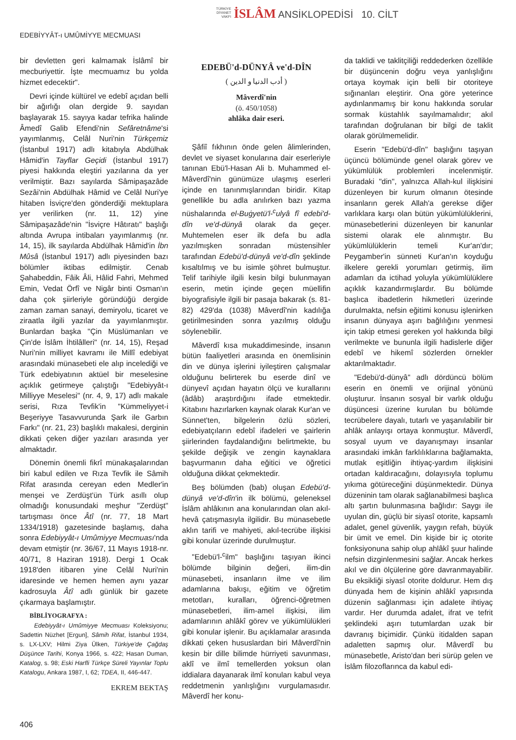TÜRKİYE
DİYANET
VAKFI İSLÂM ANSİKLOPEDİSİ 10. CİLT
EDEBİYYÂT-ı UMÛMİYYE MECMUASI
bir devletten geri kalmamak İslâmî bir mecburiyettir. İşte mecmuamız bu yolda hizmet edecektir".
Devri içinde kültürel ve edebî açıdan belli bir ağırlığı olan dergide 9. sayıdan başlayarak 15. sayıya kadar tefrika halinde Âmedî Galib Efendi'nin Sefâretnâme'si yayımlanmış, Celâl Nuri'nin Türkçemiz (İstanbul 1917) adlı kitabıyla Abdülhak Hâmid'in Tayflar Geçidi (İstanbul 1917) piyesi hakkında eleştiri yazılarına da yer verilmiştir. Bazı sayılarda Sâmipaşazâde Sezâi'nin Abdülhak Hâmid ve Celâl Nuri'ye hitaben İsviçre'den gönderdiği mektuplara yer verilirken (nr. 11, 12) yine Sâmipaşazâde'nin "İsviçre Hâtıratı" başlığı altında Avrupa intibaları yayımlanmış (nr. 14, 15), ilk sayılarda Abdülhak Hâmid'in İbn Mûsâ (İstanbul 1917) adlı piyesinden bazı bölümler iktibas edilmiştir. Cenab Şahabeddin, Fâik Âli, Hâlid Fahri, Mehmed Emin, Vedat Örfî ve Nigâr binti Osman'ın daha çok şiirleriyle göründüğü dergide zaman zaman sanayi, demiryolu, ticaret ve ziraatla ilgili yazılar da yayımlanmıştır. Bunlardan başka "Çin Müslümanları ve Çin'de İslâm İhtilâlleri" (nr. 14, 15), Reşad Nuri'nin milliyet kavramı ile Millî edebiyat arasındaki münasebeti ele alıp incelediği ve Türk edebiyatının aktüel bir meselesine açıklık getirmeye çalıştığı "Edebiyyât-ı Milliyye Meselesi" (nr. 4, 9, 17) adlı makale serisi, Rıza Tevfik'in "Kümmeliyyet-i Beşeriyye Tasavvurunda Şark ile Garbın Farkı" (nr. 21, 23) başlıklı makalesi, derginin dikkati çeken diğer yazıları arasında yer almaktadır.
Dönemin önemli fikrî münakaşalarından biri kabul edilen ve Rıza Tevfik ile Sâmih Rifat arasında cereyan eden Medler'in menşei ve Zerdüşt'ün Türk asıllı olup olmadığı konusundaki meşhur "Zerdüşt" tartışması önce Âtî (nr. 77, 18 Mart 1334/1918) gazetesinde başlamış, daha sonra Edebiyyât-ı Umûmiyye Mecmuası'nda devam etmiştir (nr. 36/67, 11 Mayıs 1918-nr. 40/71, 8 Haziran 1918). Dergi 1 Ocak 1918'den itibaren yine Celâl Nuri'nin idaresinde ve hemen hemen aynı yazar kadrosuyla Âtî adlı günlük bir gazete çıkarmaya başlamıştır.
BİBLİYOGRAFYA :
Edebiyyât-ı Umûmiyye Mecmuası Koleksiyonu; Sadettin Nüzhet [Ergun], Sâmih Rifat, İstanbul 1934, s. LX-LXV; Hilmi Ziya Ülken, Türkiye'de Çağdaş Düşünce Tarihi, Konya 1966, s. 422; Hasan Duman, Katalog, s. 98; Eski Harfli Türkçe Süreli Yayınlar Toplu Katalogu, Ankara 1987, I, 62; TDEA, II, 446-447.
EKREM BEKTAŞ
EDEBÜ'd-DÜNYÂ ve'd-DÎN
( أدب الدنيا و الدين )
Mâverdî'nin
(ö. 450/1058)
ahlâka dair eseri.
Şâfiî fıkhının önde gelen âlimlerinden, devlet ve siyaset konularına dair eserleriyle tanınan Ebü'l-Hasan Ali b. Muhammed el-Mâverdî'nin günümüze ulaşmış eserleri içinde en tanınmışlarından biridir. Kitap genellikle bu adla anılırken bazı yazma nüshalarında el-Buġyetü'l-<sup>c</sup>ulyâ fî edebi'd-dîn ve'd-dünyâ olarak da geçer. Muhtemelen eser ilk defa bu adla yazılmışken sonradan müstensihler tarafından Edebü'd-dünyâ ve'd-dîn şeklinde kısaltılmış ve bu isimle şöhret bulmuştur. Telif tarihiyle ilgili kesin bilgi bulunmayan eserin, metin içinde geçen müellifin biyografisiyle ilgili bir pasaja bakarak (s. 81-82) 429'da (1038) Mâverdî'nin kadılığa getirilmesinden sonra yazılmış olduğu söylenebilir.
Mâverdî kısa mukaddimesinde, insanın bütün faaliyetleri arasında en önemlisinin din ve dünya işlerini iyileştiren çalışmalar olduğunu belirterek bu eserde dinî ve dünyevî açıdan hayatın ölçü ve kurallarını (âdâb) araştırdığını ifade etmektedir. Kitabını hazırlarken kaynak olarak Kur'an ve Sünnet'ten, bilgelerin özlü sözleri, edebiyatçıların edebî ifadeleri ve şairlerin şiirlerinden faydalandığını belirtmekte, bu şekilde değişik ve zengin kaynaklara başvurmanın daha eğitici ve öğretici olduğuna dikkat çekmektedir.
Beş bölümden (bab) oluşan Edebü'd-dünyâ ve'd-dîn'in ilk bölümü, geleneksel İslâm ahlâkının ana konularından olan akıl-hevâ çatışmasıyla ilgilidir. Bu münasebetle aklın tarifi ve mahiyeti, akıl-tecrübe ilişkisi gibi konular üzerinde durulmuştur.
"Edebü'l-<sup>c</sup>ilm" başlığını taşıyan ikinci bölümde bilginin değeri, ilim-din münasebeti, insanların ilme ve ilim adamlarına bakışı, eğitim ve öğretim metotları, kuralları, öğrenci-öğretmen münasebetleri, ilim-amel ilişkisi, ilim adamlarının ahlâkî görev ve yükümlülükleri gibi konular işlenir. Bu açıklamalar arasında dikkati çeken hususlardan biri Mâverdî'nin kesin bir dille bilimde hürriyeti savunması, aklî ve ilmî temellerden yoksun olan iddialara dayanarak ilmî konuları kabul veya reddetmenin yanlışlığını vurgulamasıdır. Mâverdî her konu-
da taklidi ve taklitçiliği reddederken özellikle bir düşüncenin doğru veya yanlışlığını ortaya koymak için belli bir otoriteye sığınanları eleştirir. Ona göre yeterince aydınlanmamış bir konu hakkında sorular sormak küstahlık sayılmamalıdır; akıl tarafından doğrulanan bir bilgi de taklit olarak görülmemelidir.
Eserin "Edebü'd-dîn" başlığını taşıyan üçüncü bölümünde genel olarak görev ve yükümlülük problemleri incelenmiştir. Buradaki "din", yalnızca Allah-kul ilişkisini düzenleyen bir kurum olmanın ötesinde insanların gerek Allah'a gerekse diğer varlıklara karşı olan bütün yükümlülüklerini, münasebetlerini düzenleyen bir kanunlar sistemi olarak ele alınmıştır. Bu yükümlülüklerin temeli Kur'an'dır; Peygamber'in sünneti Kur'an'ın koyduğu ilkelere gerekli yorumları getirmiş, ilim adamları da ictihad yoluyla yükümlülüklere açıklık kazandırmışlardır. Bu bölümde başlıca ibadetlerin hikmetleri üzerinde durulmakta, nefsin eğitimi konusu işlenirken insanın dünyaya aşırı bağlılığını yenmesi için takip etmesi gereken yol hakkında bilgi verilmekte ve bununla ilgili hadislerle diğer edebî ve hikemî sözlerden örnekler aktarılmaktadır.
"Edebü'd-dünyâ" adlı dördüncü bölüm eserin en önemli ve orijinal yönünü oluşturur. İnsanın sosyal bir varlık olduğu düşüncesi üzerine kurulan bu bölümde tecrübelere dayalı, tutarlı ve yaşanılabilir bir ahlâk anlayışı ortaya konmuştur. Mâverdî, sosyal uyum ve dayanışmayı insanlar arasındaki imkân farklılıklarına bağlamakta, mutlak eşitliğin ihtiyaç-yardım ilişkisini ortadan kaldıracağını, dolayısıyla toplumu yıkıma götüreceğini düşünmektedir. Dünya düzeninin tam olarak sağlanabilmesi başlıca altı şartın bulunmasına bağlıdır: Saygı ile uyulan din, güçlü bir siyasî otorite, kapsamlı adalet, genel güvenlik, yaygın refah, büyük bir ümit ve emel. Din kişide bir iç otorite fonksiyonuna sahip olup ahlâkî şuur halinde nefsin dizginlenmesini sağlar. Ancak herkes akıl ve din ölçülerine göre davranmayabilir. Bu eksikliği siyasî otorite doldurur. Hem dış dünyada hem de kişinin ahlâkî yapısında düzenin sağlanması için adalete ihtiyaç vardır. Her durumda adalet, ifrat ve tefrit şeklindeki aşırı tutumlardan uzak bir davranış biçimidir. Çünkü itidalden sapan adaletten sapmış olur. Mâverdî bu münasebetle, Aristo'dan beri sürüp gelen ve İslâm filozoflarınca da kabul edi-
406